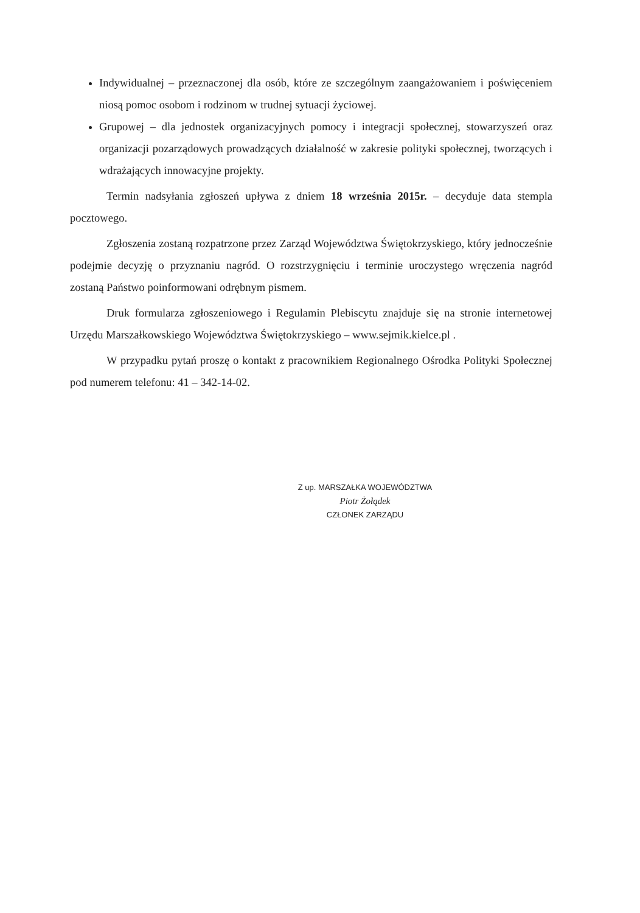Indywidualnej – przeznaczonej dla osób, które ze szczególnym zaangażowaniem i poświęceniem niosą pomoc osobom i rodzinom w trudnej sytuacji życiowej.
Grupowej – dla jednostek organizacyjnych pomocy i integracji społecznej, stowarzyszeń oraz organizacji pozarządowych prowadzących działalność w zakresie polityki społecznej, tworzących i wdrażających innowacyjne projekty.
Termin nadsyłania zgłoszeń upływa z dniem 18 września 2015r. – decyduje data stempla pocztowego.
Zgłoszenia zostaną rozpatrzone przez Zarząd Województwa Świętokrzyskiego, który jednocześnie podejmie decyzję o przyznaniu nagród. O rozstrzygnięciu i terminie uroczystego wręczenia nagród zostaną Państwo poinformowani odrębnym pismem.
Druk formularza zgłoszeniowego i Regulamin Plebiscytu znajduje się na stronie internetowej Urzędu Marszałkowskiego Województwa Świętokrzyskiego – www.sejmik.kielce.pl .
W przypadku pytań proszę o kontakt z pracownikiem Regionalnego Ośrodka Polityki Społecznej pod numerem telefonu: 41 – 342-14-02.
Z up. MARSZAŁKA WOJEWÓDZTWA
Piotr Żołądek
CZŁONEK ZARZĄDU